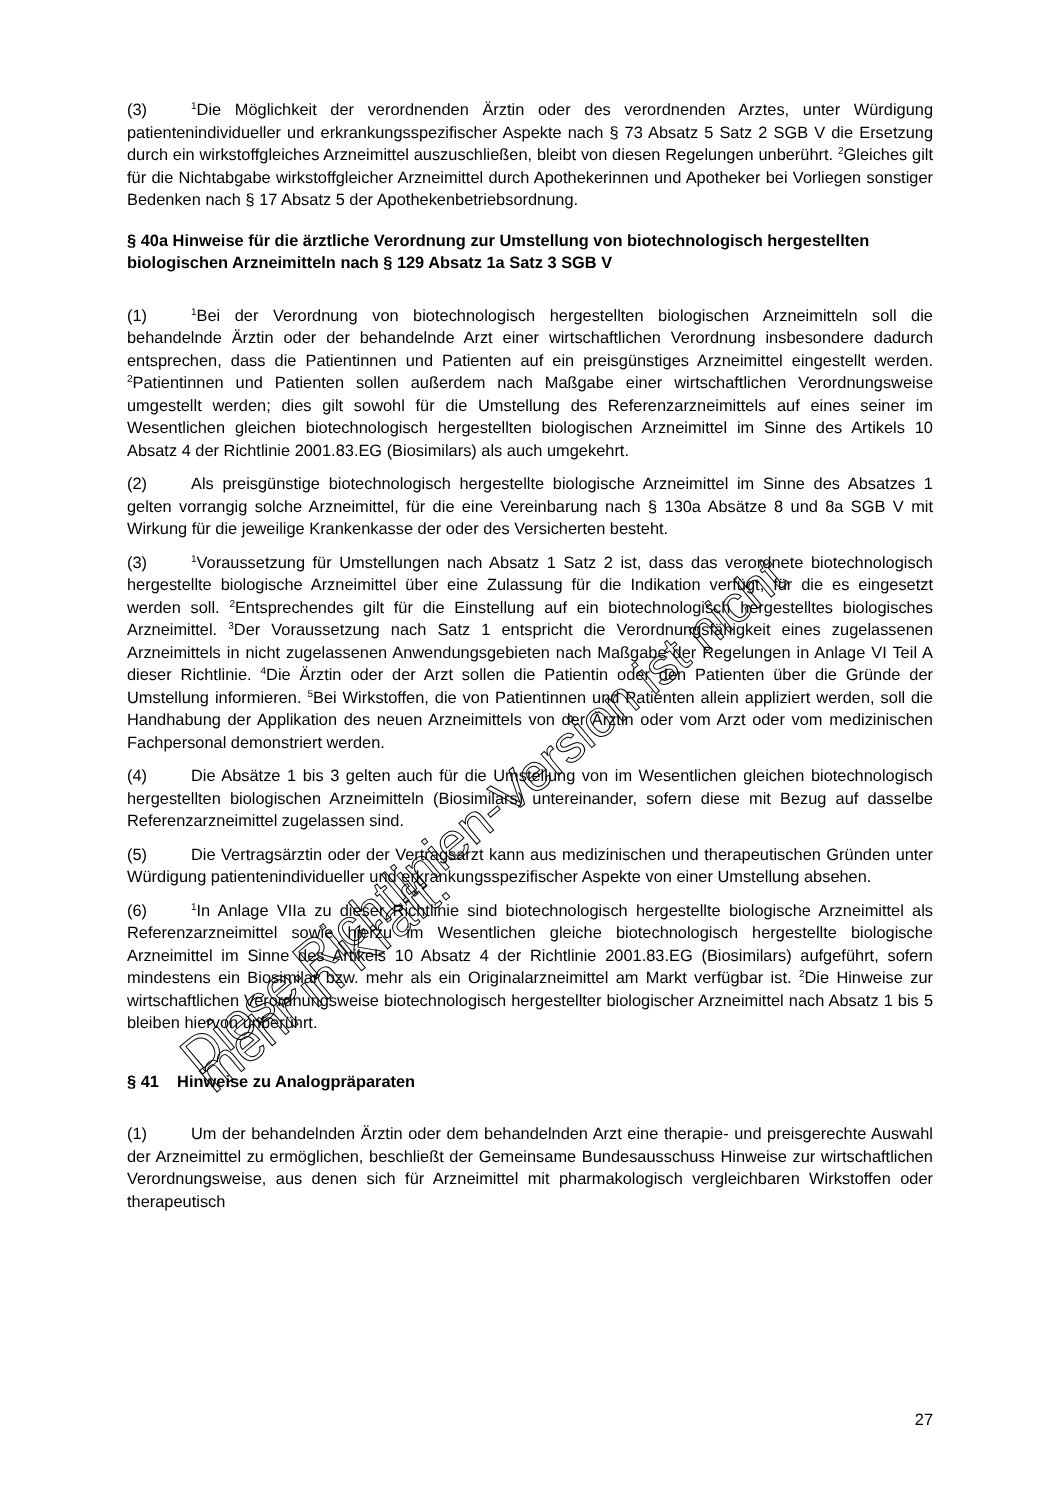(3)<sup>1</sup>Die Möglichkeit der verordnenden Ärztin oder des verordnenden Arztes, unter Würdigung patientenindividueller und erkrankungsspezifischer Aspekte nach § 73 Absatz 5 Satz 2 SGB V die Ersetzung durch ein wirkstoffgleiches Arzneimittel auszuschließen, bleibt von diesen Regelungen unberührt. <sup>2</sup>Gleiches gilt für die Nichtabgabe wirkstoffgleicher Arzneimittel durch Apothekerinnen und Apotheker bei Vorliegen sonstiger Bedenken nach § 17 Absatz 5 der Apothekenbetriebsordnung.
§ 40a Hinweise für die ärztliche Verordnung zur Umstellung von biotechnologisch hergestellten biologischen Arzneimitteln nach § 129 Absatz 1a Satz 3 SGB V
(1)<sup>1</sup>Bei der Verordnung von biotechnologisch hergestellten biologischen Arzneimitteln soll die behandelnde Ärztin oder der behandelnde Arzt einer wirtschaftlichen Verordnung insbesondere dadurch entsprechen, dass die Patientinnen und Patienten auf ein preisgünstiges Arzneimittel eingestellt werden. <sup>2</sup>Patientinnen und Patienten sollen außerdem nach Maßgabe einer wirtschaftlichen Verordnungsweise umgestellt werden; dies gilt sowohl für die Umstellung des Referenzarzneimittels auf eines seiner im Wesentlichen gleichen biotechnologisch hergestellten biologischen Arzneimittel im Sinne des Artikels 10 Absatz 4 der Richtlinie 2001.83.EG (Biosimilars) als auch umgekehrt.
(2) Als preisgünstige biotechnologisch hergestellte biologische Arzneimittel im Sinne des Absatzes 1 gelten vorrangig solche Arzneimittel, für die eine Vereinbarung nach § 130a Absätze 8 und 8a SGB V mit Wirkung für die jeweilige Krankenkasse der oder des Versicherten besteht.
(3)<sup>1</sup>Voraussetzung für Umstellungen nach Absatz 1 Satz 2 ist, dass das verordnete biotechnologisch hergestellte biologische Arzneimittel über eine Zulassung für die Indikation verfügt, für die es eingesetzt werden soll. <sup>2</sup>Entsprechendes gilt für die Einstellung auf ein biotechnologisch hergestelltes biologisches Arzneimittel. <sup>3</sup>Der Voraussetzung nach Satz 1 entspricht die Verordnungsfähigkeit eines zugelassenen Arzneimittels in nicht zugelassenen Anwendungsgebieten nach Maßgabe der Regelungen in Anlage VI Teil A dieser Richtlinie. <sup>4</sup>Die Ärztin oder der Arzt sollen die Patientin oder den Patienten über die Gründe der Umstellung informieren. <sup>5</sup>Bei Wirkstoffen, die von Patientinnen und Patienten allein appliziert werden, soll die Handhabung der Applikation des neuen Arzneimittels von der Ärztin oder vom Arzt oder vom medizinischen Fachpersonal demonstriert werden.
(4) Die Absätze 1 bis 3 gelten auch für die Umstellung von im Wesentlichen gleichen biotechnologisch hergestellten biologischen Arzneimitteln (Biosimilars) untereinander, sofern diese mit Bezug auf dasselbe Referenzarzneimittel zugelassen sind.
(5) Die Vertragsärztin oder der Vertragsarzt kann aus medizinischen und therapeutischen Gründen unter Würdigung patientenindividueller und erkrankungsspezifischer Aspekte von einer Umstellung absehen.
(6)<sup>1</sup>In Anlage VIIa zu dieser Richtlinie sind biotechnologisch hergestellte biologische Arzneimittel als Referenzarzneimittel sowie hierzu im Wesentlichen gleiche biotechnologisch hergestellte biologische Arzneimittel im Sinne des Artikels 10 Absatz 4 der Richtlinie 2001.83.EG (Biosimilars) aufgeführt, sofern mindestens ein Biosimilar bzw. mehr als ein Originalarzneimittel am Markt verfügbar ist. <sup>2</sup>Die Hinweise zur wirtschaftlichen Verordnungsweise biotechnologisch hergestellter biologischer Arzneimittel nach Absatz 1 bis 5 bleiben hiervon unberührt.
§ 41 Hinweise zu Analogpräparaten
(1) Um der behandelnden Ärztin oder dem behandelnden Arzt eine therapie- und preisgerechte Auswahl der Arzneimittel zu ermöglichen, beschließt der Gemeinsame Bundesausschuss Hinweise zur wirtschaftlichen Verordnungsweise, aus denen sich für Arzneimittel mit pharmakologisch vergleichbaren Wirkstoffen oder therapeutisch
27
Diese Richtlinien-Version ist nicht mehr in Kraft.